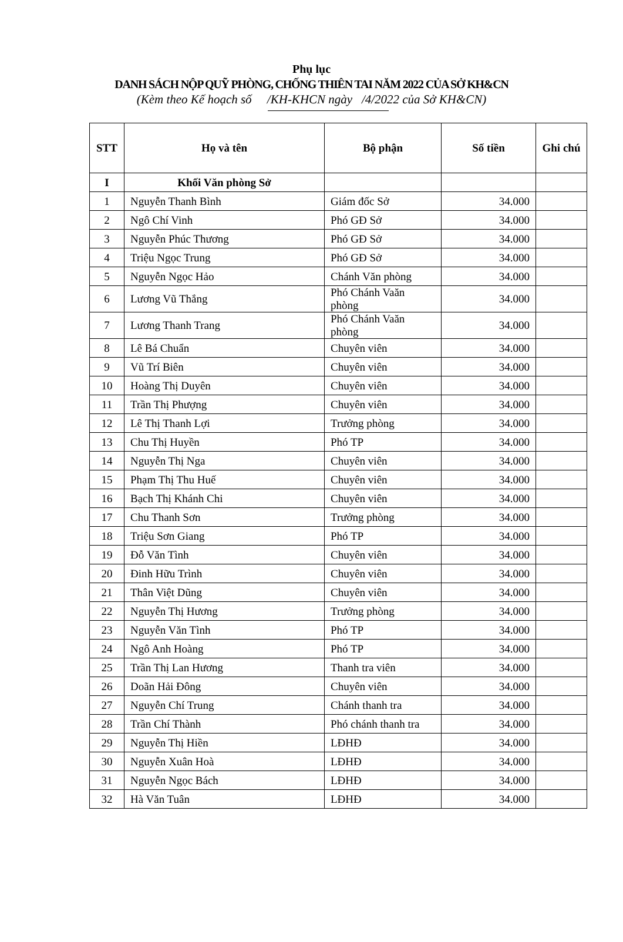Phụ lục
DANH SÁCH NỘP QUỸ PHÒNG, CHỐNG THIÊN TAI NĂM 2022 CỦA SỞ KH&CN
(Kèm theo Kế hoạch số /KH-KHCN ngày /4/2022 của Sở KH&CN)
| STT | Họ và tên | Bộ phận | Số tiền | Ghi chú |
| --- | --- | --- | --- | --- |
| I | Khối Văn phòng Sở | | | |
| 1 | Nguyễn Thanh Bình | Giám đốc Sở | 34.000 | |
| 2 | Ngô Chí Vinh | Phó GĐ Sở | 34.000 | |
| 3 | Nguyễn Phúc Thương | Phó GĐ Sở | 34.000 | |
| 4 | Triệu Ngọc Trung | Phó GĐ Sở | 34.000 | |
| 5 | Nguyễn Ngọc Hảo | Chánh Văn phòng | 34.000 | |
| 6 | Lương Vũ Thắng | Phó Chánh Vaăn phòng | 34.000 | |
| 7 | Lương Thanh Trang | Phó Chánh Vaăn phòng | 34.000 | |
| 8 | Lê Bá Chuẩn | Chuyên viên | 34.000 | |
| 9 | Vũ Trí Biên | Chuyên viên | 34.000 | |
| 10 | Hoàng Thị Duyên | Chuyên viên | 34.000 | |
| 11 | Trần Thị Phượng | Chuyên viên | 34.000 | |
| 12 | Lê Thị Thanh Lợi | Trưởng phòng | 34.000 | |
| 13 | Chu Thị Huyền | Phó TP | 34.000 | |
| 14 | Nguyễn Thị Nga | Chuyên viên | 34.000 | |
| 15 | Phạm Thị Thu Huế | Chuyên viên | 34.000 | |
| 16 | Bạch Thị Khánh Chi | Chuyên viên | 34.000 | |
| 17 | Chu Thanh Sơn | Trưởng phòng | 34.000 | |
| 18 | Triệu Sơn Giang | Phó TP | 34.000 | |
| 19 | Đỗ Văn Tình | Chuyên viên | 34.000 | |
| 20 | Đinh Hữu Trình | Chuyên viên | 34.000 | |
| 21 | Thân Việt Dũng | Chuyên viên | 34.000 | |
| 22 | Nguyễn Thị Hương | Trưởng phòng | 34.000 | |
| 23 | Nguyễn Văn Tình | Phó TP | 34.000 | |
| 24 | Ngô Anh Hoàng | Phó TP | 34.000 | |
| 25 | Trần Thị Lan Hương | Thanh tra viên | 34.000 | |
| 26 | Doãn Hải Đông | Chuyên viên | 34.000 | |
| 27 | Nguyễn Chí Trung | Chánh thanh tra | 34.000 | |
| 28 | Trần Chí Thành | Phó chánh thanh tra | 34.000 | |
| 29 | Nguyễn Thị Hiền | LĐHĐ | 34.000 | |
| 30 | Nguyễn Xuân Hoà | LĐHĐ | 34.000 | |
| 31 | Nguyễn Ngọc Bách | LĐHĐ | 34.000 | |
| 32 | Hà Văn Tuân | LĐHĐ | 34.000 | |